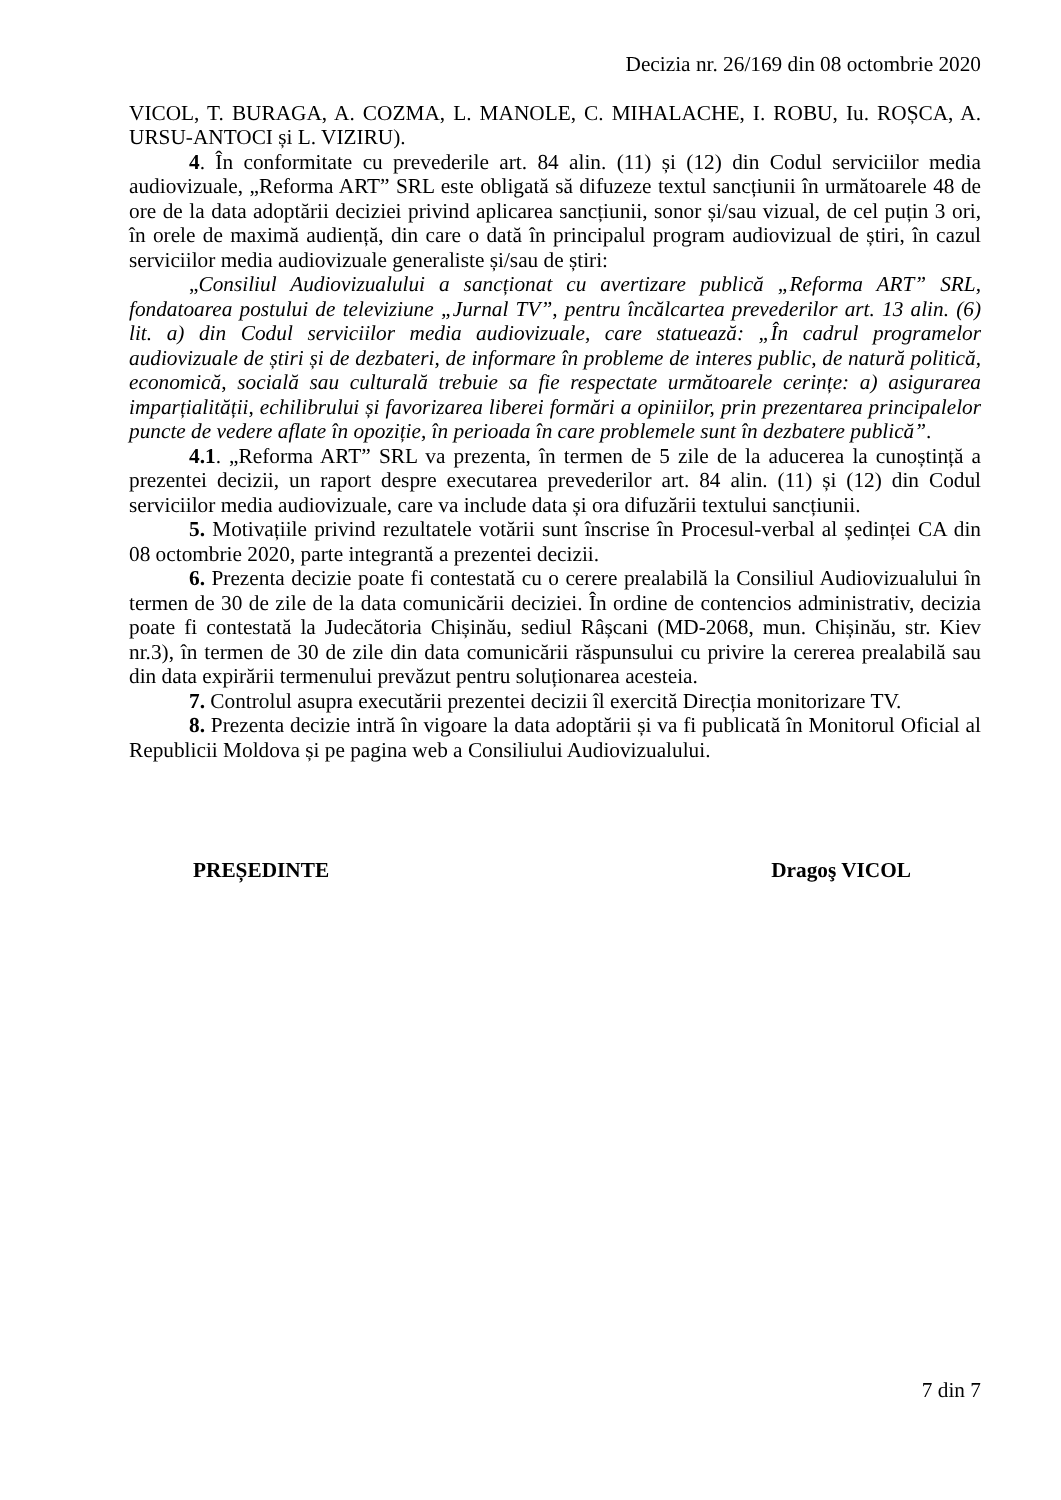Decizia nr. 26/169 din 08 octombrie 2020
VICOL, T. BURAGA, A. COZMA, L. MANOLE, C. MIHALACHE, I. ROBU, Iu. ROȘCA, A. URSU-ANTOCI și L. VIZIRU).
4. În conformitate cu prevederile art. 84 alin. (11) și (12) din Codul serviciilor media audiovizuale, „Reforma ART” SRL este obligată să difuzeze textul sancțiunii în următoarele 48 de ore de la data adoptării deciziei privind aplicarea sancțiunii, sonor și/sau vizual, de cel puțin 3 ori, în orele de maximă audiență, din care o dată în principalul program audiovizual de știri, în cazul serviciilor media audiovizuale generaliste și/sau de știri:
„Consiliul Audiovizualului a sancționat cu avertizare publică „Reforma ART” SRL, fondatoarea postului de televiziune „Jurnal TV”, pentru încălcartea prevederilor art. 13 alin. (6) lit. a) din Codul serviciilor media audiovizuale, care statuează: „În cadrul programelor audiovizuale de știri și de dezbateri, de informare în probleme de interes public, de natură politică, economică, socială sau culturală trebuie sa fie respectate următoarele cerințe: a) asigurarea imparțialității, echilibrului și favorizarea liberei formări a opiniilor, prin prezentarea principalelor puncte de vedere aflate în opoziție, în perioada în care problemele sunt în dezbatere publică”.
4.1. „Reforma ART” SRL va prezenta, în termen de 5 zile de la aducerea la cunoștință a prezentei decizii, un raport despre executarea prevederilor art. 84 alin. (11) și (12) din Codul serviciilor media audiovizuale, care va include data și ora difuzării textului sancțiunii.
5. Motivațiile privind rezultatele votării sunt înscrise în Procesul-verbal al ședinței CA din 08 octombrie 2020, parte integrantă a prezentei decizii.
6. Prezenta decizie poate fi contestată cu o cerere prealabilă la Consiliul Audiovizualului în termen de 30 de zile de la data comunicării deciziei. În ordine de contencios administrativ, decizia poate fi contestată la Judecătoria Chișinău, sediul Râșcani (MD-2068, mun. Chișinău, str. Kiev nr.3), în termen de 30 de zile din data comunicării răspunsului cu privire la cererea prealabilă sau din data expirării termenului prevăzut pentru soluționarea acesteia.
7. Controlul asupra executării prezentei decizii îl exercită Direcția monitorizare TV.
8. Prezenta decizie intră în vigoare la data adoptării și va fi publicată în Monitorul Oficial al Republicii Moldova și pe pagina web a Consiliului Audiovizualului.
PREȘEDINTE Dragoş VICOL
7 din 7